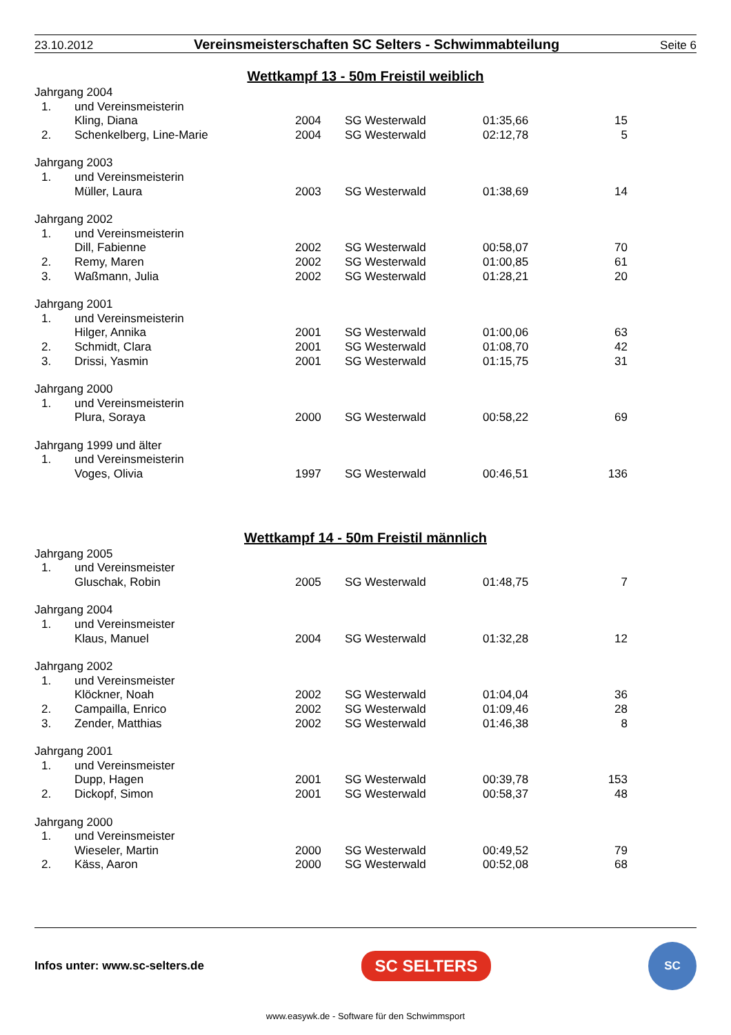23.10.2012 Vereinsmeisterschaften SC Selters - Schwimmabteilung Seite 6
Wettkampf 13 - 50m Freistil weiblich
| Jahrgang 2004 | | | | | |
| 1. | und Vereinsmeisterin | | | | |
| | Kling, Diana | 2004 | SG Westerwald | 01:35,66 | 15 |
| 2. | Schenkelberg, Line-Marie | 2004 | SG Westerwald | 02:12,78 | 5 |
| Jahrgang 2003 | | | | | |
| 1. | und Vereinsmeisterin | | | | |
| | Müller, Laura | 2003 | SG Westerwald | 01:38,69 | 14 |
| Jahrgang 2002 | | | | | |
| 1. | und Vereinsmeisterin | | | | |
| | Dill, Fabienne | 2002 | SG Westerwald | 00:58,07 | 70 |
| 2. | Remy, Maren | 2002 | SG Westerwald | 01:00,85 | 61 |
| 3. | Waßmann, Julia | 2002 | SG Westerwald | 01:28,21 | 20 |
| Jahrgang 2001 | | | | | |
| 1. | und Vereinsmeisterin | | | | |
| | Hilger, Annika | 2001 | SG Westerwald | 01:00,06 | 63 |
| 2. | Schmidt, Clara | 2001 | SG Westerwald | 01:08,70 | 42 |
| 3. | Drissi, Yasmin | 2001 | SG Westerwald | 01:15,75 | 31 |
| Jahrgang 2000 | | | | | |
| 1. | und Vereinsmeisterin | | | | |
| | Plura, Soraya | 2000 | SG Westerwald | 00:58,22 | 69 |
| Jahrgang 1999 und älter | | | | | |
| 1. | und Vereinsmeisterin | | | | |
| | Voges, Olivia | 1997 | SG Westerwald | 00:46,51 | 136 |
Wettkampf 14 - 50m Freistil männlich
| Jahrgang 2005 | | | | | |
| 1. | und Vereinsmeister | | | | |
| | Gluschak, Robin | 2005 | SG Westerwald | 01:48,75 | 7 |
| Jahrgang 2004 | | | | | |
| 1. | und Vereinsmeister | | | | |
| | Klaus, Manuel | 2004 | SG Westerwald | 01:32,28 | 12 |
| Jahrgang 2002 | | | | | |
| 1. | und Vereinsmeister | | | | |
| | Klöckner, Noah | 2002 | SG Westerwald | 01:04,04 | 36 |
| 2. | Campailla, Enrico | 2002 | SG Westerwald | 01:09,46 | 28 |
| 3. | Zender, Matthias | 2002 | SG Westerwald | 01:46,38 | 8 |
| Jahrgang 2001 | | | | | |
| 1. | und Vereinsmeister | | | | |
| | Dupp, Hagen | 2001 | SG Westerwald | 00:39,78 | 153 |
| 2. | Dickopf, Simon | 2001 | SG Westerwald | 00:58,37 | 48 |
| Jahrgang 2000 | | | | | |
| 1. | und Vereinsmeister | | | | |
| | Wieseler, Martin | 2000 | SG Westerwald | 00:49,52 | 79 |
| 2. | Käss, Aaron | 2000 | SG Westerwald | 00:52,08 | 68 |
Infos unter: www.sc-selters.de SC SELTERS SC
www.easywk.de - Software für den Schwimmsport